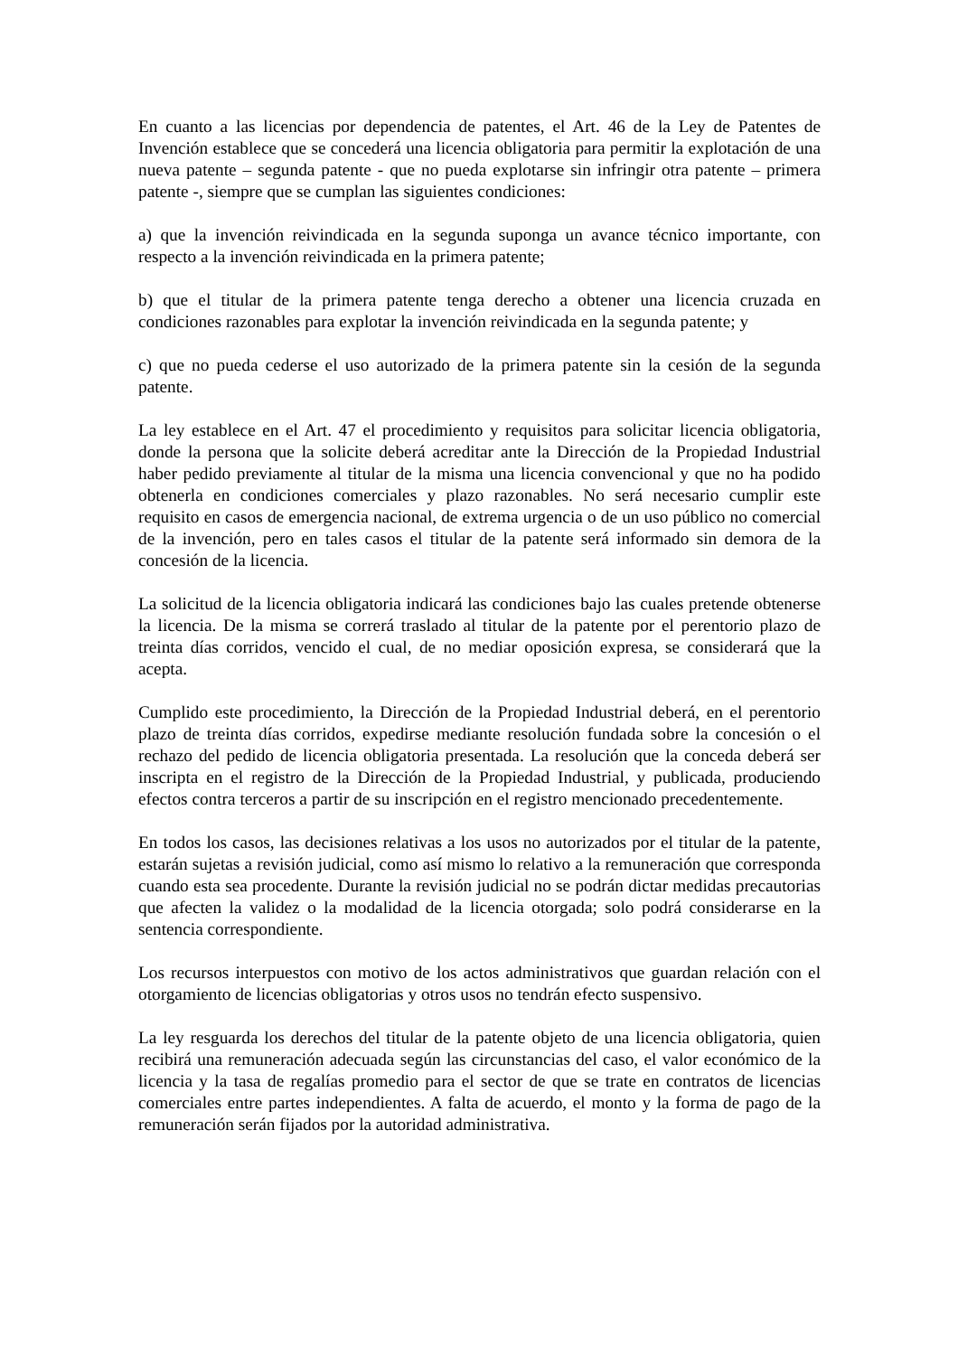En cuanto a las licencias por dependencia de patentes, el Art. 46 de la Ley de Patentes de Invención establece que se concederá una licencia obligatoria para permitir la explotación de una nueva patente – segunda patente - que no pueda explotarse sin infringir otra patente – primera patente -, siempre que se cumplan las siguientes condiciones:
a) que la invención reivindicada en la segunda suponga un avance técnico importante, con respecto a la invención reivindicada en la primera patente;
b) que el titular de la primera patente tenga derecho a obtener una licencia cruzada en condiciones razonables para explotar la invención reivindicada en la segunda patente; y
c) que no pueda cederse el uso autorizado de la primera patente sin la cesión de la segunda patente.
La ley establece en el Art. 47 el procedimiento y requisitos para solicitar licencia obligatoria, donde la persona que la solicite deberá acreditar ante la Dirección de la Propiedad Industrial haber pedido previamente al titular de la misma una licencia convencional y que no ha podido obtenerla en condiciones comerciales y plazo razonables. No será necesario cumplir este requisito en casos de emergencia nacional, de extrema urgencia o de un uso público no comercial de la invención, pero en tales casos el titular de la patente será informado sin demora de la concesión de la licencia.
La solicitud de la licencia obligatoria indicará las condiciones bajo las cuales pretende obtenerse la licencia. De la misma se correrá traslado al titular de la patente por el perentorio plazo de treinta días corridos, vencido el cual, de no mediar oposición expresa, se considerará que la acepta.
Cumplido este procedimiento, la Dirección de la Propiedad Industrial deberá, en el perentorio plazo de treinta días corridos, expedirse mediante resolución fundada sobre la concesión o el rechazo del pedido de licencia obligatoria presentada. La resolución que la conceda deberá ser inscripta en el registro de la Dirección de la Propiedad Industrial, y publicada, produciendo efectos contra terceros a partir de su inscripción en el registro mencionado precedentemente.
En todos los casos, las decisiones relativas a los usos no autorizados por el titular de la patente, estarán sujetas a revisión judicial, como así mismo lo relativo a la remuneración que corresponda cuando esta sea procedente. Durante la revisión judicial no se podrán dictar medidas precautorias que afecten la validez o la modalidad de la licencia otorgada; solo podrá considerarse en la sentencia correspondiente.
Los recursos interpuestos con motivo de los actos administrativos que guardan relación con el otorgamiento de licencias obligatorias y otros usos no tendrán efecto suspensivo.
La ley resguarda los derechos del titular de la patente objeto de una licencia obligatoria, quien recibirá una remuneración adecuada según las circunstancias del caso, el valor económico de la licencia y la tasa de regalías promedio para el sector de que se trate en contratos de licencias comerciales entre partes independientes. A falta de acuerdo, el monto y la forma de pago de la remuneración serán fijados por la autoridad administrativa.